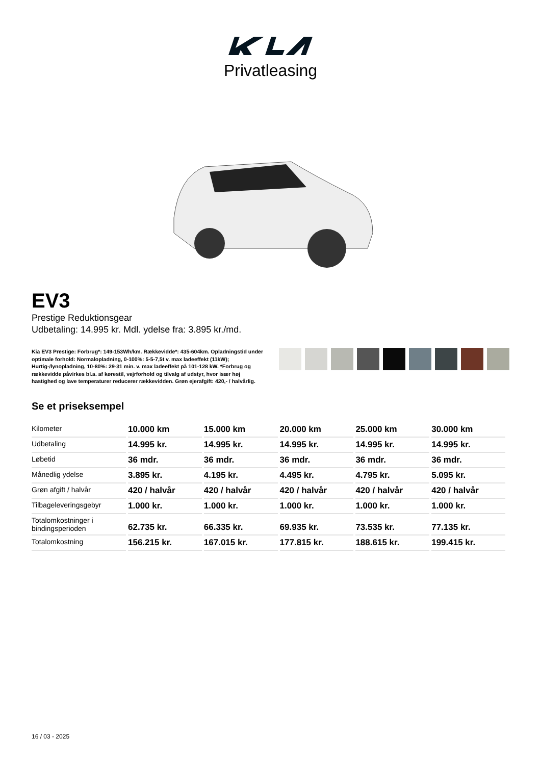Privatleasing
EV3
Prestige Reduktionsgear
Udbetaling: 14.995 kr. Mdl. ydelse fra: 3.895 kr./md.
Kia EV3 Prestige: Forbrug*: 149-153Wh/km. Rækkevidde*: 435-604km. Opladningstid under optimale forhold: Normalopladning, 0-100%: 5-5-7,5t v. max ladeeffekt (11kW); Hurtig-/lynopladning, 10-80%: 29-31 min. v. max ladeeffekt på 101-128 kW. *Forbrug og rækkevidde påvirkes bl.a. af kørestil, vejrforhold og tilvalg af udstyr, hvor især høj hastighed og lave temperaturer reducerer rækkevidden. Grøn ejerafgift: 420,- / halvårlig.
Se et priseksempel
| Kilometer | 10.000 km | 15.000 km | 20.000 km | 25.000 km | 30.000 km |
| Udbetaling | 14.995 kr. | 14.995 kr. | 14.995 kr. | 14.995 kr. | 14.995 kr. |
| Løbetid | 36 mdr. | 36 mdr. | 36 mdr. | 36 mdr. | 36 mdr. |
| Månedlig ydelse | 3.895 kr. | 4.195 kr. | 4.495 kr. | 4.795 kr. | 5.095 kr. |
| Grøn afgift / halvår | 420 / halvår | 420 / halvår | 420 / halvår | 420 / halvår | 420 / halvår |
| Tilbageleveringsgebyr | 1.000 kr. | 1.000 kr. | 1.000 kr. | 1.000 kr. | 1.000 kr. |
| Totalomkostninger i bindingsperioden | 62.735 kr. | 66.335 kr. | 69.935 kr. | 73.535 kr. | 77.135 kr. |
| Totalomkostning | 156.215 kr. | 167.015 kr. | 177.815 kr. | 188.615 kr. | 199.415 kr. |
16 / 03 - 2025